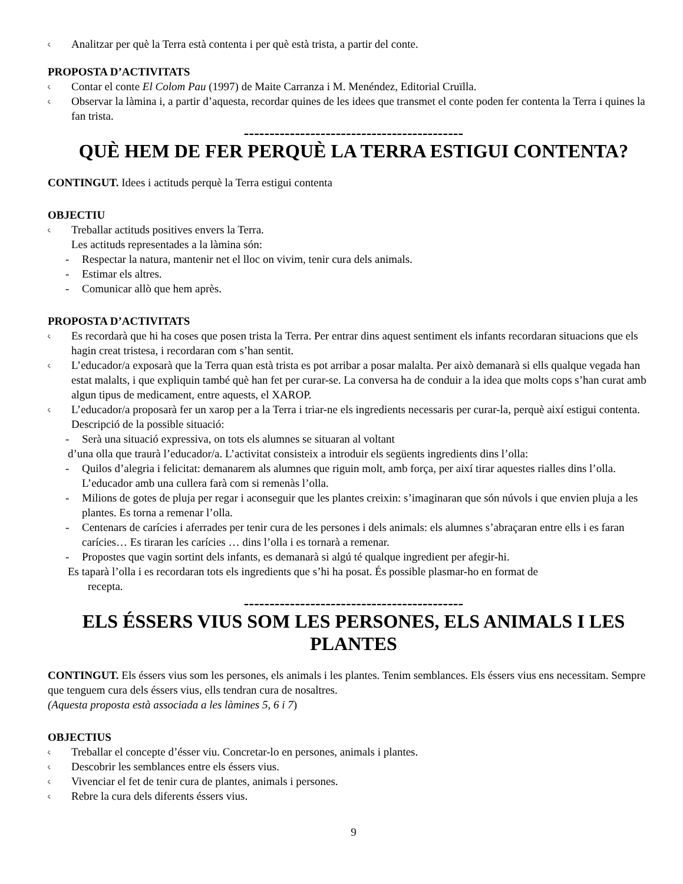ς Analitzar per què la Terra està contenta i per què està trista, a partir del conte.
PROPOSTA D’ACTIVITATS
ς Contar el conte El Colom Pau (1997) de Maite Carranza i M. Menéndez, Editorial Cruïlla.
ς Observar la làmina i, a partir d’aquesta, recordar quines de les idees que transmet el conte poden fer contenta la Terra i quines la fan trista.
-------------------------------------------
QUÈ HEM DE FER PERQUÈ LA TERRA ESTIGUI CONTENTA?
CONTINGUT. Idees i actituds perquè la Terra estigui contenta
OBJECTIU
ς Treballar actituds positives envers la Terra.
Les actituds representades a la làmina són:
- Respectar la natura, mantenir net el lloc on vivim, tenir cura dels animals.
- Estimar els altres.
- Comunicar allò que hem après.
PROPOSTA D’ACTIVITATS
ς Es recordarà que hi ha coses que posen trista la Terra. Per entrar dins aquest sentiment els infants recordaran situacions que els hagin creat tristesa, i recordaran com s’han sentit.
ς L’educador/a exposarà que la Terra quan està trista es pot arribar a posar malalta. Per això demanarà si ells qualque vegada han estat malalts, i que expliquin també què han fet per curar-se. La conversa ha de conduir a la idea que molts cops s’han curat amb algun tipus de medicament, entre aquests, el XAROP.
ς L’educador/a proposarà fer un xarop per a la Terra i triar-ne els ingredients necessaris per curar-la, perquè així estigui contenta. Descripció de la possible situació:
- Serà una situació expressiva, on tots els alumnes se situaran al voltant
d’una olla que traurà l’educador/a. L’activitat consisteix a introduir els següents ingredients dins l’olla:
- Quilos d’alegria i felicitat: demanarem als alumnes que riguin molt, amb força, per així tirar aquestes rialles dins l’olla. L’educador amb una cullera farà com si remenàs l’olla.
- Milions de gotes de pluja per regar i aconseguir que les plantes creixin: s’imaginaran que són núvols i que envien pluja a les plantes. Es torna a remenar l’olla.
- Centenars de carícies i aferrades per tenir cura de les persones i dels animals: els alumnes s’abraçaran entre ells i es faran carícies… Es tiraran les carícies … dins l’olla i es tornarà a remenar.
- Propostes que vagin sortint dels infants, es demanarà si algú té qualque ingredient per afegir-hi.
Es taparà l’olla i es recordaran tots els ingredients que s’hi ha posat. És possible plasmar-ho en format de
recepta.
-------------------------------------------
ELS ÉSSERS VIUS SOM LES PERSONES, ELS ANIMALS I LES PLANTES
CONTINGUT. Els éssers vius som les persones, els animals i les plantes. Tenim semblances. Els éssers vius ens necessitam. Sempre que tenguem cura dels éssers vius, ells tendran cura de nosaltres.
(Aquesta proposta està associada a les làmines 5, 6 i 7)
OBJECTIUS
ς Treballar el concepte d’ésser viu. Concretar-lo en persones, animals i plantes.
ς Descobrir les semblances entre els éssers vius.
ς Vivenciar el fet de tenir cura de plantes, animals i persones.
ς Rebre la cura dels diferents éssers vius.
9